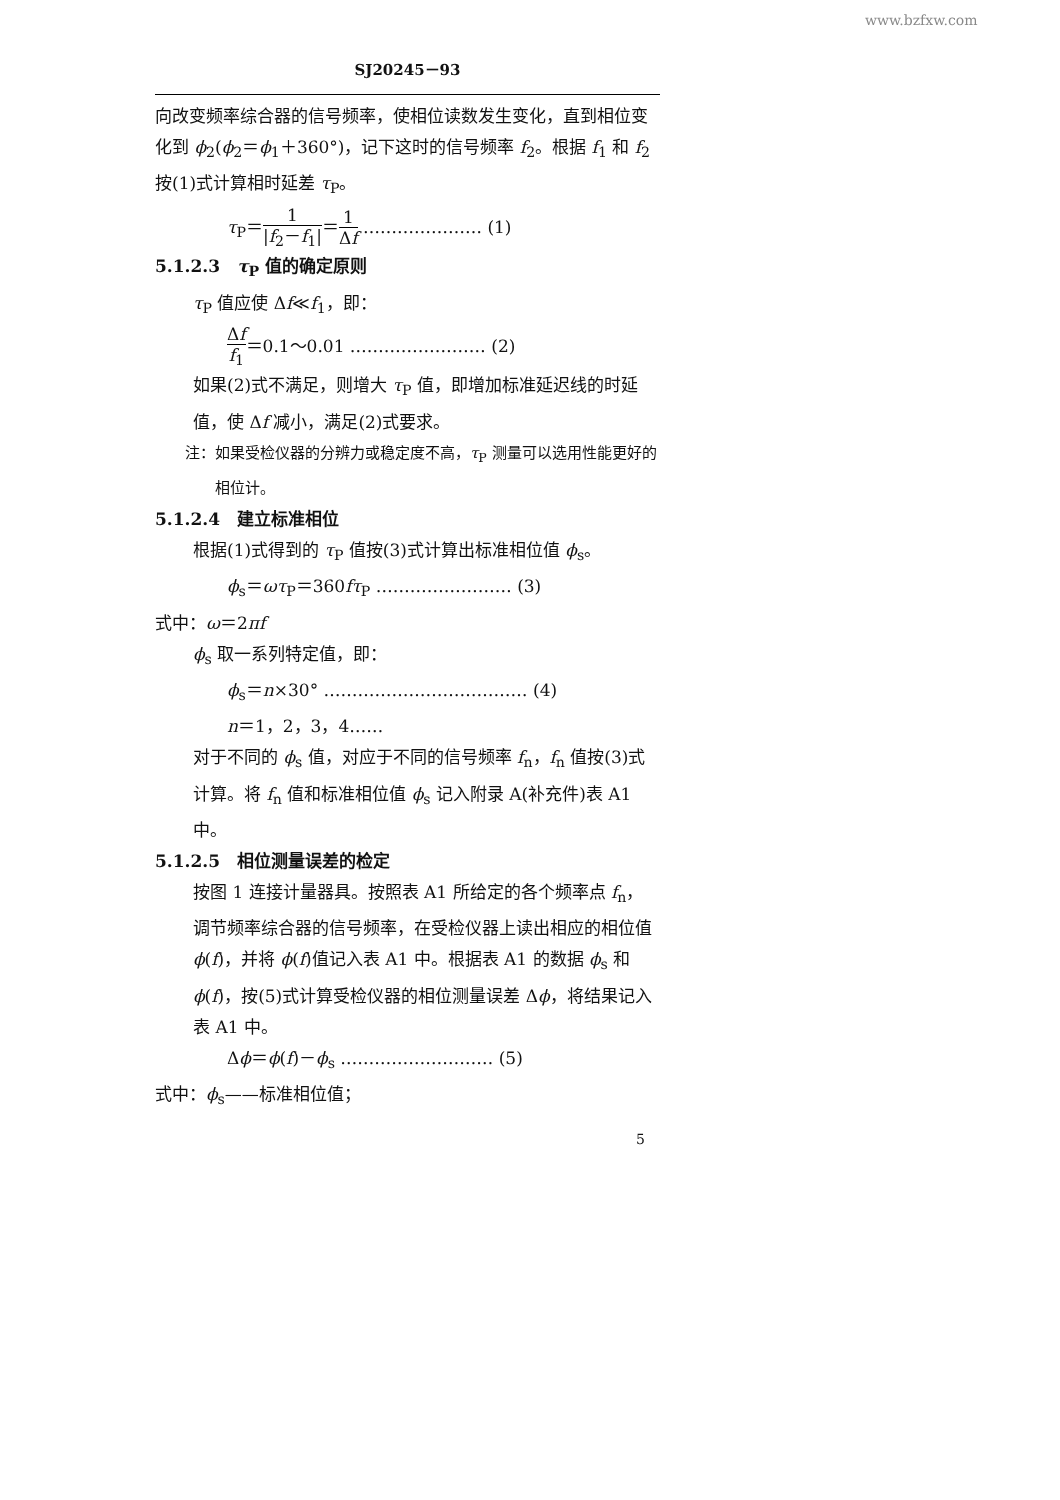www.bzfxw.com
SJ20245－93
向改变频率综合器的信号频率，使相位读数发生变化，直到相位变化到 ϕ<sub>2</sub>(ϕ<sub>2</sub>＝ϕ<sub>1</sub>＋360°)，记下这时的信号频率 f<sub>2</sub>。根据 f<sub>1</sub> 和 f<sub>2</sub> 按(1)式计算相时延差 τ<sub>P</sub>。
τ<sub>P</sub>＝1 |f<sub>2</sub>－f<sub>1</sub>|＝1 Δf ………………… (1)
5.1.2.3　τ<sub>P</sub> 值的确定原则
τ<sub>P</sub> 值应使 Δf≪f<sub>1</sub>，即：
Δf f<sub>1</sub>＝0.1～0.01 …………………… (2)
如果(2)式不满足，则增大 τ<sub>P</sub> 值，即增加标准延迟线的时延值，使 Δf 减小，满足(2)式要求。
注：如果受检仪器的分辨力或稳定度不高，τ<sub>P</sub> 测量可以选用性能更好的
　　相位计。
5.1.2.4　建立标准相位
根据(1)式得到的 τ<sub>P</sub> 值按(3)式计算出标准相位值 ϕ<sub>s</sub>。
ϕ<sub>s</sub>＝ωτ<sub>P</sub>＝360fτ<sub>P</sub> …………………… (3)
式中：ω＝2πf
ϕ<sub>s</sub> 取一系列特定值，即：
ϕ<sub>s</sub>＝n×30° ……………………………… (4)
n＝1，2，3，4……
对于不同的 ϕ<sub>s</sub> 值，对应于不同的信号频率 f<sub>n</sub>，f<sub>n</sub> 值按(3)式计算。将 f<sub>n</sub> 值和标准相位值 ϕ<sub>s</sub> 记入附录 A(补充件)表 A1 中。
5.1.2.5　相位测量误差的检定
按图 1 连接计量器具。按照表 A1 所给定的各个频率点 f<sub>n</sub>，调节频率综合器的信号频率，在受检仪器上读出相应的相位值 ϕ(f)，并将 ϕ(f)值记入表 A1 中。根据表 A1 的数据 ϕ<sub>s</sub> 和 ϕ(f)，按(5)式计算受检仪器的相位测量误差 Δϕ，将结果记入表 A1 中。
Δϕ＝ϕ(f)－ϕ<sub>s</sub> ……………………… (5)
式中：ϕ<sub>s</sub>——标准相位值；
5